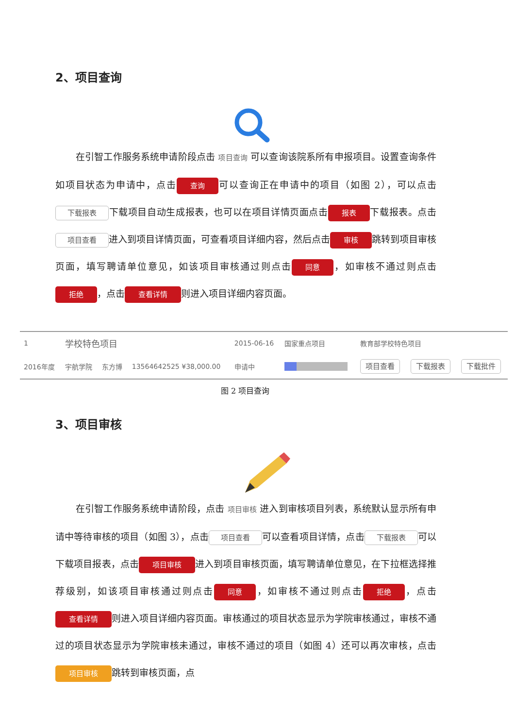2、项目查询
在引智工作服务系统申请阶段点击 项目查询 可以查询该院系所有申报项目。设置查询条件如项目状态为申请中，点击 查询 可以查询正在申请中的项目（如图 2），可以点击 下载报表 下载项目自动生成报表，也可以在项目详情页面点击 报表 下载报表。点击 项目查看 进入到项目详情页面，可查看项目详细内容，然后点击 审核 跳转到项目审核页面，填写聘请单位意见，如该项目审核通过则点击 同意 ，如审核不通过则点击 拒绝 ，点击 查看详情 则进入项目详细内容页面。
| 1 | 学校特色项目 | | | | 2015-06-16 | 国家重点项目 | 教育部学校特色项目 | | |
| 2016年度 | | 宇航学院 | 东方博 | 13564642525 ¥38,000.00 | 申请中 | | 项目查看 | 下载报表 | 下载批件 |
图 2 项目查询
3、项目审核
在引智工作服务系统申请阶段，点击 项目审核 进入到审核项目列表，系统默认显示所有申请中等待审核的项目（如图 3），点击 项目查看 可以查看项目详情，点击 下载报表 可以下载项目报表，点击 项目审核 进入到项目审核页面，填写聘请单位意见，在下拉框选择推荐级别，如该项目审核通过则点击 同意 ，如审核不通过则点击 拒绝 ，点击 查看详情 则进入项目详细内容页面。审核通过的项目状态显示为学院审核通过，审核不通过的项目状态显示为学院审核未通过，审核不通过的项目（如图 4）还可以再次审核，点击 项目审核 跳转到审核页面，点